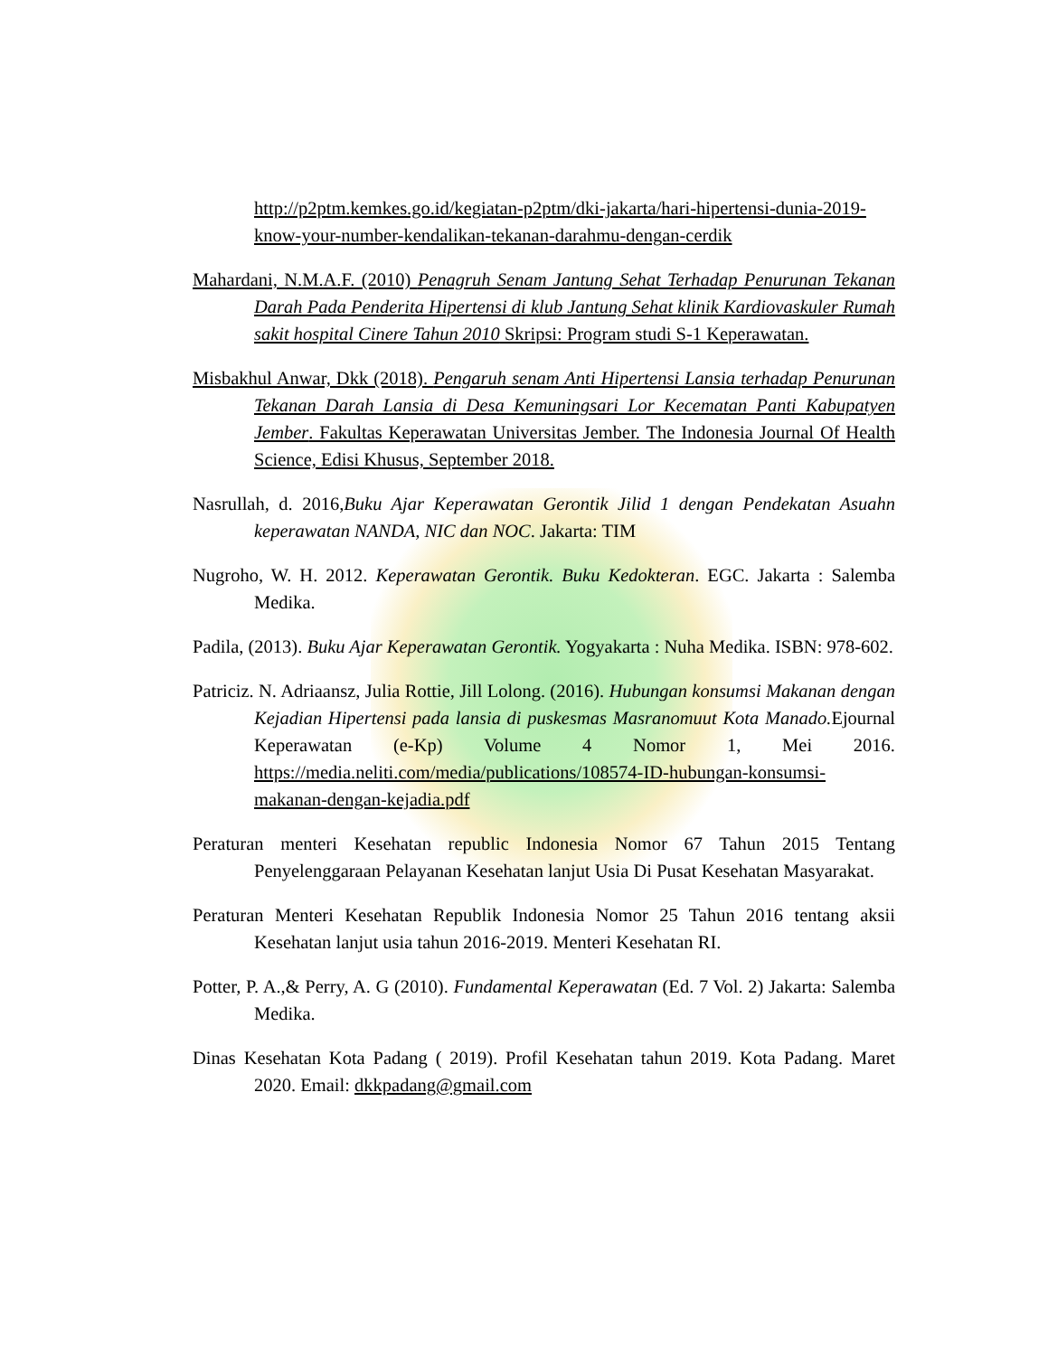http://p2ptm.kemkes.go.id/kegiatan-p2ptm/dki-jakarta/hari-hipertensi-dunia-2019-know-your-number-kendalikan-tekanan-darahmu-dengan-cerdik
Mahardani, N.M.A.F. (2010) Penagruh Senam Jantung Sehat Terhadap Penurunan Tekanan Darah Pada Penderita Hipertensi di klub Jantung Sehat klinik Kardiovaskuler Rumah sakit hospital Cinere Tahun 2010 Skripsi: Program studi S-1 Keperawatan.
Misbakhul Anwar, Dkk (2018). Pengaruh senam Anti Hipertensi Lansia terhadap Penurunan Tekanan Darah Lansia di Desa Kemuningsari Lor Kecematan Panti Kabupatyen Jember. Fakultas Keperawatan Universitas Jember. The Indonesia Journal Of Health Science, Edisi Khusus, September 2018.
Nasrullah, d. 2016,Buku Ajar Keperawatan Gerontik Jilid 1 dengan Pendekatan Asuahn keperawatan NANDA, NIC dan NOC. Jakarta: TIM
Nugroho, W. H. 2012. Keperawatan Gerontik. Buku Kedokteran. EGC. Jakarta : Salemba Medika.
Padila, (2013). Buku Ajar Keperawatan Gerontik. Yogyakarta : Nuha Medika. ISBN: 978-602.
Patriciz. N. Adriaansz, Julia Rottie, Jill Lolong. (2016). Hubungan konsumsi Makanan dengan Kejadian Hipertensi pada lansia di puskesmas Masranomuut Kota Manado. Ejournal Keperawatan (e-Kp) Volume 4 Nomor 1, Mei 2016. https://media.neliti.com/media/publications/108574-ID-hubungan-konsumsi-makanan-dengan-kejadia.pdf
Peraturan menteri Kesehatan republic Indonesia Nomor 67 Tahun 2015 Tentang Penyelenggaraan Pelayanan Kesehatan lanjut Usia Di Pusat Kesehatan Masyarakat.
Peraturan Menteri Kesehatan Republik Indonesia Nomor 25 Tahun 2016 tentang aksii Kesehatan lanjut usia tahun 2016-2019. Menteri Kesehatan RI.
Potter, P. A.,& Perry, A. G (2010). Fundamental Keperawatan (Ed. 7 Vol. 2) Jakarta: Salemba Medika.
Dinas Kesehatan Kota Padang ( 2019). Profil Kesehatan tahun 2019. Kota Padang. Maret 2020. Email: dkkpadang@gmail.com